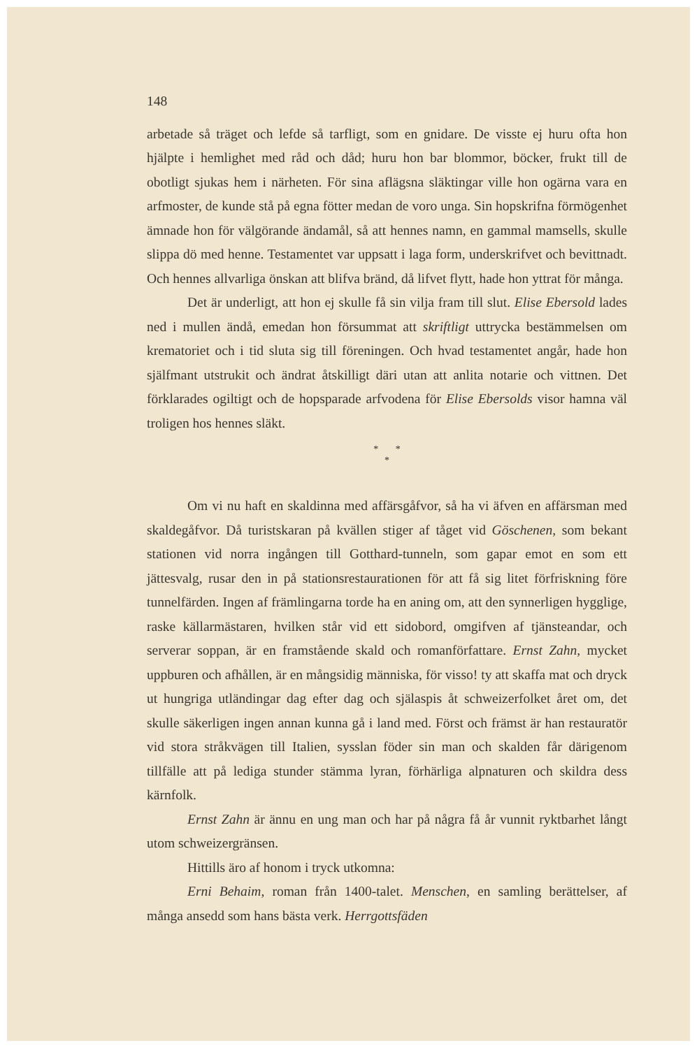148
arbetade så träget och lefde så tarfligt, som en gnidare. De visste ej huru ofta hon hjälpte i hemlighet med råd och dåd; huru hon bar blommor, böcker, frukt till de obotligt sjukas hem i närheten. För sina aflägsna släktingar ville hon ogärna vara en arfmoster, de kunde stå på egna fötter medan de voro unga. Sin hopskrifna förmögenhet ämnade hon för välgörande ändamål, så att hennes namn, en gammal mamsells, skulle slippa dö med henne. Testamentet var uppsatt i laga form, underskrifvet och bevittnadt. Och hennes allvarliga önskan att blifva bränd, då lifvet flytt, hade hon yttrat för många.
Det är underligt, att hon ej skulle få sin vilja fram till slut. Elise Ebersold lades ned i mullen ändå, emedan hon försummat att skriftligt uttrycka bestämmelsen om krematoriet och i tid sluta sig till föreningen. Och hvad testamentet angår, hade hon själfmant utstrukit och ändrat åtskilligt däri utan att anlita notarie och vittnen. Det förklarades ogiltigt och de hopsparade arfvodena för Elise Ebersolds visor hamna väl troligen hos hennes släkt.
* *
*
Om vi nu haft en skaldinna med affärsgåfvor, så ha vi äfven en affärsman med skaldegåfvor. Då turistskaran på kvällen stiger af tåget vid Göschenen, som bekant stationen vid norra ingången till Gotthard-tunneln, som gapar emot en som ett jättesvalg, rusar den in på stationsrestaurationen för att få sig litet förfriskning före tunnelfärden. Ingen af främlingarna torde ha en aning om, att den synnerligen hygglige, raske källarmästaren, hvilken står vid ett sidobord, omgifven af tjänsteandar, och serverar soppan, är en framstående skald och romanförfattare. Ernst Zahn, mycket uppburen och afhållen, är en mångsidig människa, för visso! ty att skaffa mat och dryck ut hungriga utländingar dag efter dag och själaspis åt schweizerfolket året om, det skulle säkerligen ingen annan kunna gå i land med. Först och främst är han restauratör vid stora stråkvägen till Italien, sysslan föder sin man och skalden får därigenom tillfälle att på lediga stunder stämma lyran, förhärliga alpnaturen och skildra dess kärnfolk.
Ernst Zahn är ännu en ung man och har på några få år vunnit ryktbarhet långt utom schweizergränsen.
Hittills äro af honom i tryck utkomna:
Erni Behaim, roman från 1400-talet. Menschen, en samling berättelser, af många ansedd som hans bästa verk. Herrgottsfäden